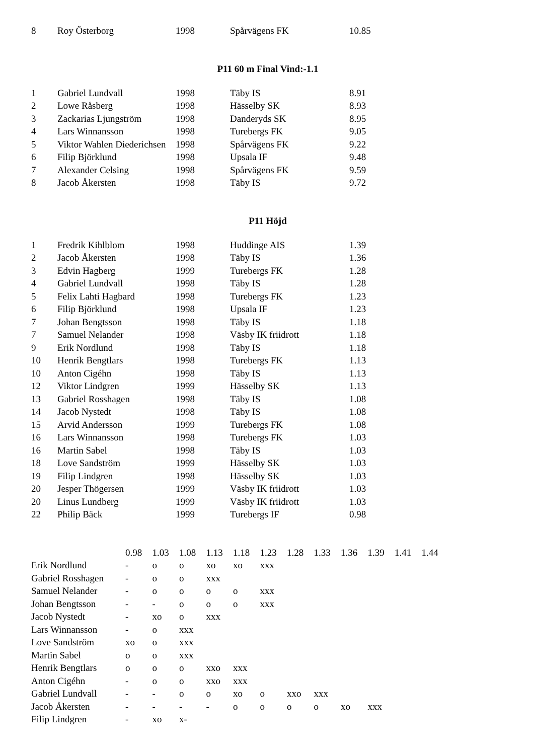| 8 | Roy Österborg | 1998 | Spårvägens FK | 10.85 |
P11 60 m Final Vind:-1.1
| 1 | Gabriel Lundvall | 1998 | Täby IS | 8.91 |
| 2 | Lowe Råsberg | 1998 | Hässelby SK | 8.93 |
| 3 | Zackarias Ljungström | 1998 | Danderyds SK | 8.95 |
| 4 | Lars Winnansson | 1998 | Turebergs FK | 9.05 |
| 5 | Viktor Wahlen Diederichsen | 1998 | Spårvägens FK | 9.22 |
| 6 | Filip Björklund | 1998 | Upsala IF | 9.48 |
| 7 | Alexander Celsing | 1998 | Spårvägens FK | 9.59 |
| 8 | Jacob Åkersten | 1998 | Täby IS | 9.72 |
P11 Höjd
| 1 | Fredrik Kihlblom | 1998 | Huddinge AIS | 1.39 |
| 2 | Jacob Åkersten | 1998 | Täby IS | 1.36 |
| 3 | Edvin Hagberg | 1999 | Turebergs FK | 1.28 |
| 4 | Gabriel Lundvall | 1998 | Täby IS | 1.28 |
| 5 | Felix Lahti Hagbard | 1998 | Turebergs FK | 1.23 |
| 6 | Filip Björklund | 1998 | Upsala IF | 1.23 |
| 7 | Johan Bengtsson | 1998 | Täby IS | 1.18 |
| 7 | Samuel Nelander | 1998 | Väsby IK friidrott | 1.18 |
| 9 | Erik Nordlund | 1998 | Täby IS | 1.18 |
| 10 | Henrik Bengtlars | 1998 | Turebergs FK | 1.13 |
| 10 | Anton Cigéhn | 1998 | Täby IS | 1.13 |
| 12 | Viktor Lindgren | 1999 | Hässelby SK | 1.13 |
| 13 | Gabriel Rosshagen | 1998 | Täby IS | 1.08 |
| 14 | Jacob Nystedt | 1998 | Täby IS | 1.08 |
| 15 | Arvid Andersson | 1999 | Turebergs FK | 1.08 |
| 16 | Lars Winnansson | 1998 | Turebergs FK | 1.03 |
| 16 | Martin Sabel | 1998 | Täby IS | 1.03 |
| 18 | Love Sandström | 1999 | Hässelby SK | 1.03 |
| 19 | Filip Lindgren | 1998 | Hässelby SK | 1.03 |
| 20 | Jesper Thögersen | 1999 | Väsby IK friidrott | 1.03 |
| 20 | Linus Lundberg | 1999 | Väsby IK friidrott | 1.03 |
| 22 | Philip Bäck | 1999 | Turebergs IF | 0.98 |
| | 0.98 | 1.03 | 1.08 | 1.13 | 1.18 | 1.23 | 1.28 | 1.33 | 1.36 | 1.39 | 1.41 | 1.44 |
| Erik Nordlund | - | o | o | xo | xo | xxx | | | | | | |
| Gabriel Rosshagen | - | o | o | xxx | | | | | | | | |
| Samuel Nelander | - | o | o | o | o | xxx | | | | | | |
| Johan Bengtsson | - | - | o | o | o | xxx | | | | | | |
| Jacob Nystedt | - | xo | o | xxx | | | | | | | | |
| Lars Winnansson | - | o | xxx | | | | | | | | | |
| Love Sandström | xo | o | xxx | | | | | | | | | |
| Martin Sabel | o | o | xxx | | | | | | | | | |
| Henrik Bengtlars | o | o | o | xxo | xxx | | | | | | | |
| Anton Cigéhn | - | o | o | xxo | xxx | | | | | | | |
| Gabriel Lundvall | - | - | o | o | xo | o | xxo | xxx | | | | |
| Jacob Åkersten | - | - | - | - | o | o | o | o | xo | xxx | | |
| Filip Lindgren | - | xo | x- | | | | | | | | | |